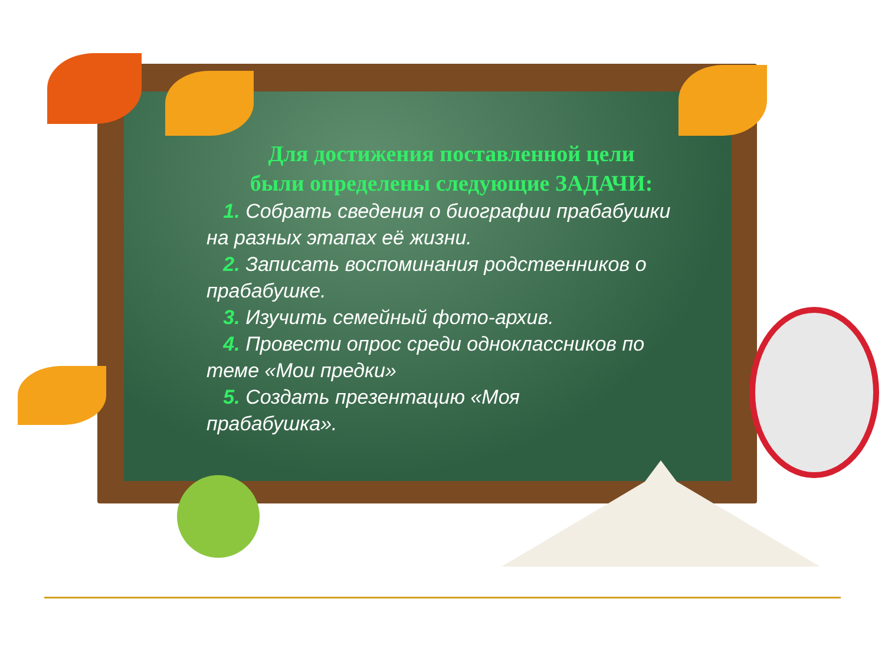Для достижения поставленной цели
были определены следующие ЗАДАЧИ:
1. Собрать сведения о биографии прабабушки на разных этапах её жизни.
2. Записать воспоминания родственников о прабабушке.
3. Изучить семейный фото-архив.
4. Провести опрос среди одноклассников по теме «Мои предки»
5. Создать презентацию «Моя
прабабушка».